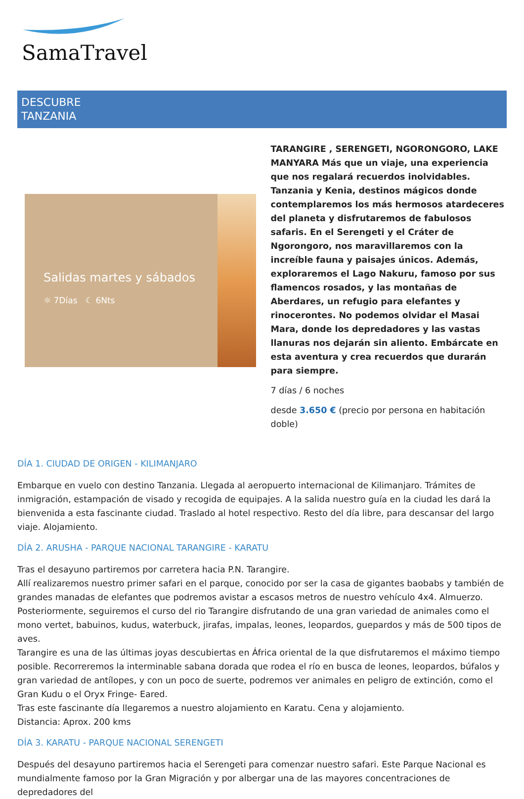SamaTravel
DESCUBRE
TANZANIA
Salidas martes y sábados
☼ 7Días ☾ 6Nts
TARANGIRE , SERENGETI, NGORONGORO, LAKE MANYARA Más que un viaje, una experiencia que nos regalará recuerdos inolvidables. Tanzania y Kenia, destinos mágicos donde contemplaremos los más hermosos atardeceres del planeta y disfrutaremos de fabulosos safaris. En el Serengeti y el Cráter de Ngorongoro, nos maravillaremos con la increíble fauna y paisajes únicos. Además, exploraremos el Lago Nakuru, famoso por sus flamencos rosados, y las montañas de Aberdares, un refugio para elefantes y rinocerontes. No podemos olvidar el Masai Mara, donde los depredadores y las vastas llanuras nos dejarán sin aliento. Embárcate en esta aventura y crea recuerdos que durarán para siempre.
7 días / 6 noches
desde 3.650 € (precio por persona en habitación doble)
DÍA 1. CIUDAD DE ORIGEN - KILIMANJARO
Embarque en vuelo con destino Tanzania. Llegada al aeropuerto internacional de Kilimanjaro. Trámites de inmigración, estampación de visado y recogida de equipajes. A la salida nuestro guía en la ciudad les dará la bienvenida a esta fascinante ciudad. Traslado al hotel respectivo. Resto del día libre, para descansar del largo viaje. Alojamiento.
DÍA 2. ARUSHA - PARQUE NACIONAL TARANGIRE - KARATU
Tras el desayuno partiremos por carretera hacia P.N. Tarangire.
Allí realizaremos nuestro primer safari en el parque, conocido por ser la casa de gigantes baobabs y también de grandes manadas de elefantes que podremos avistar a escasos metros de nuestro vehículo 4x4. Almuerzo.
Posteriormente, seguiremos el curso del rio Tarangire disfrutando de una gran variedad de animales como el mono vertet, babuinos, kudus, waterbuck, jirafas, impalas, leones, leopardos, guepardos y más de 500 tipos de aves.
Tarangire es una de las últimas joyas descubiertas en África oriental de la que disfrutaremos el máximo tiempo posible. Recorreremos la interminable sabana dorada que rodea el río en busca de leones, leopardos, búfalos y gran variedad de antílopes, y con un poco de suerte, podremos ver animales en peligro de extinción, como el Gran Kudu o el Oryx Fringe- Eared.
Tras este fascinante día llegaremos a nuestro alojamiento en Karatu. Cena y alojamiento.
Distancia: Aprox. 200 kms
DÍA 3. KARATU - PARQUE NACIONAL SERENGETI
Después del desayuno partiremos hacia el Serengeti para comenzar nuestro safari. Este Parque Nacional es mundialmente famoso por la Gran Migración y por albergar una de las mayores concentraciones de depredadores del